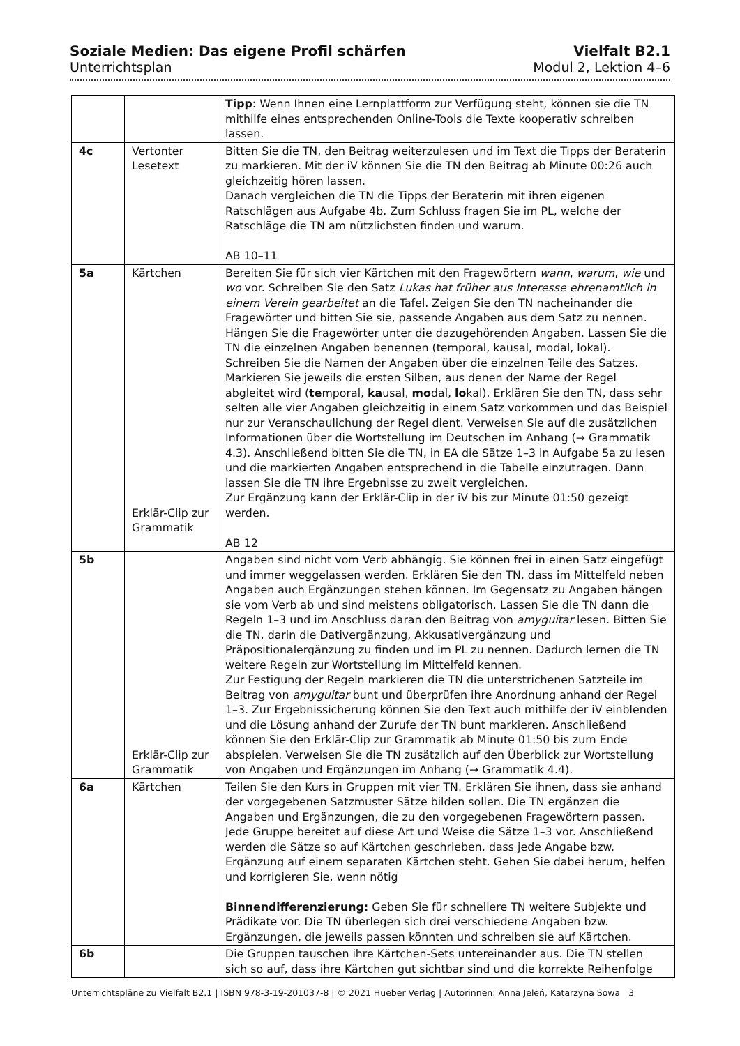Soziale Medien: Das eigene Profil schärfen
Unterrichtsplan
Vielfalt B2.1
Modul 2, Lektion 4–6
| | | Tipp : Wenn Ihnen eine Lernplattform zur Verfügung steht, können sie die TN mithilfe eines entsprechenden Online-Tools die Texte kooperativ schreiben lassen. |
| 4c | Vertonter Lesetext | Bitten Sie die TN, den Beitrag weiterzulesen und im Text die Tipps der Beraterin zu markieren. Mit der iV können Sie die TN den Beitrag ab Minute 00:26 auch gleichzeitig hören lassen. Danach vergleichen die TN die Tipps der Beraterin mit ihren eigenen Ratschlägen aus Aufgabe 4b. Zum Schluss fragen Sie im PL, welche der Ratschläge die TN am nützlichsten finden und warum. AB 10–11 |
| 5a | Kärtchen Erklär-Clip zur Grammatik | Bereiten Sie für sich vier Kärtchen mit den Fragewörtern wann , warum , wie und wo vor. Schreiben Sie den Satz Lukas hat früher aus Interesse ehrenamtlich in einem Verein gearbeitet an die Tafel. Zeigen Sie den TN nacheinander die Fragewörter und bitten Sie sie, passende Angaben aus dem Satz zu nennen. Hängen Sie die Fragewörter unter die dazugehörenden Angaben. Lassen Sie die TN die einzelnen Angaben benennen (temporal, kausal, modal, lokal). Schreiben Sie die Namen der Angaben über die einzelnen Teile des Satzes. Markieren Sie jeweils die ersten Silben, aus denen der Name der Regel abgleitet wird ( te mporal, ka usal, mo dal, lo kal). Erklären Sie den TN, dass sehr selten alle vier Angaben gleichzeitig in einem Satz vorkommen und das Beispiel nur zur Veranschaulichung der Regel dient. Verweisen Sie auf die zusätzlichen Informationen über die Wortstellung im Deutschen im Anhang (→ Grammatik 4.3). Anschließend bitten Sie die TN, in EA die Sätze 1–3 in Aufgabe 5a zu lesen und die markierten Angaben entsprechend in die Tabelle einzutragen. Dann lassen Sie die TN ihre Ergebnisse zu zweit vergleichen. Zur Ergänzung kann der Erklär-Clip in der iV bis zur Minute 01:50 gezeigt werden. AB 12 |
| 5b | Erklär-Clip zur Grammatik | Angaben sind nicht vom Verb abhängig. Sie können frei in einen Satz eingefügt und immer weggelassen werden. Erklären Sie den TN, dass im Mittelfeld neben Angaben auch Ergänzungen stehen können. Im Gegensatz zu Angaben hängen sie vom Verb ab und sind meistens obligatorisch. Lassen Sie die TN dann die Regeln 1–3 und im Anschluss daran den Beitrag von amyguitar lesen. Bitten Sie die TN, darin die Dativergänzung, Akkusativergänzung und Präpositionalergänzung zu finden und im PL zu nennen. Dadurch lernen die TN weitere Regeln zur Wortstellung im Mittelfeld kennen. Zur Festigung der Regeln markieren die TN die unterstrichenen Satzteile im Beitrag von amyguitar bunt und überprüfen ihre Anordnung anhand der Regel 1–3. Zur Ergebnissicherung können Sie den Text auch mithilfe der iV einblenden und die Lösung anhand der Zurufe der TN bunt markieren. Anschließend können Sie den Erklär-Clip zur Grammatik ab Minute 01:50 bis zum Ende abspielen. Verweisen Sie die TN zusätzlich auf den Überblick zur Wortstellung von Angaben und Ergänzungen im Anhang (→ Grammatik 4.4). |
| 6a | Kärtchen | Teilen Sie den Kurs in Gruppen mit vier TN. Erklären Sie ihnen, dass sie anhand der vorgegebenen Satzmuster Sätze bilden sollen. Die TN ergänzen die Angaben und Ergänzungen, die zu den vorgegebenen Fragewörtern passen. Jede Gruppe bereitet auf diese Art und Weise die Sätze 1–3 vor. Anschließend werden die Sätze so auf Kärtchen geschrieben, dass jede Angabe bzw. Ergänzung auf einem separaten Kärtchen steht. Gehen Sie dabei herum, helfen und korrigieren Sie, wenn nötig Binnendifferenzierung: Geben Sie für schnellere TN weitere Subjekte und Prädikate vor. Die TN überlegen sich drei verschiedene Angaben bzw. Ergänzungen, die jeweils passen könnten und schreiben sie auf Kärtchen. |
| 6b | | Die Gruppen tauschen ihre Kärtchen-Sets untereinander aus. Die TN stellen sich so auf, dass ihre Kärtchen gut sichtbar sind und die korrekte Reihenfolge |
Unterrichtspläne zu Vielfalt B2.1 | ISBN 978-3-19-201037-8 | © 2021 Hueber Verlag | Autorinnen: Anna Jeleń, Katarzyna Sowa 3